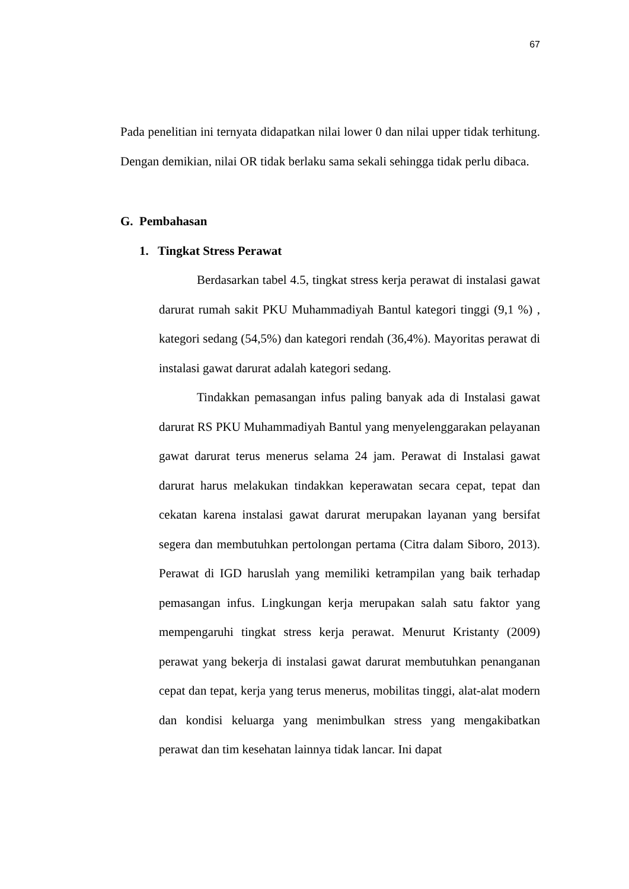67
Pada penelitian ini ternyata didapatkan nilai lower 0 dan nilai upper tidak terhitung. Dengan demikian, nilai OR tidak berlaku sama sekali sehingga tidak perlu dibaca.
G. Pembahasan
1. Tingkat Stress Perawat
Berdasarkan tabel 4.5, tingkat stress kerja perawat di instalasi gawat darurat rumah sakit PKU Muhammadiyah Bantul kategori tinggi (9,1 %) , kategori sedang (54,5%) dan kategori rendah (36,4%). Mayoritas perawat di instalasi gawat darurat adalah kategori sedang.
Tindakkan pemasangan infus paling banyak ada di Instalasi gawat darurat RS PKU Muhammadiyah Bantul yang menyelenggarakan pelayanan gawat darurat terus menerus selama 24 jam. Perawat di Instalasi gawat darurat harus melakukan tindakkan keperawatan secara cepat, tepat dan cekatan karena instalasi gawat darurat merupakan layanan yang bersifat segera dan membutuhkan pertolongan pertama (Citra dalam Siboro, 2013). Perawat di IGD haruslah yang memiliki ketrampilan yang baik terhadap pemasangan infus. Lingkungan kerja merupakan salah satu faktor yang mempengaruhi tingkat stress kerja perawat. Menurut Kristanty (2009) perawat yang bekerja di instalasi gawat darurat membutuhkan penanganan cepat dan tepat, kerja yang terus menerus, mobilitas tinggi, alat-alat modern dan kondisi keluarga yang menimbulkan stress yang mengakibatkan perawat dan tim kesehatan lainnya tidak lancar. Ini dapat